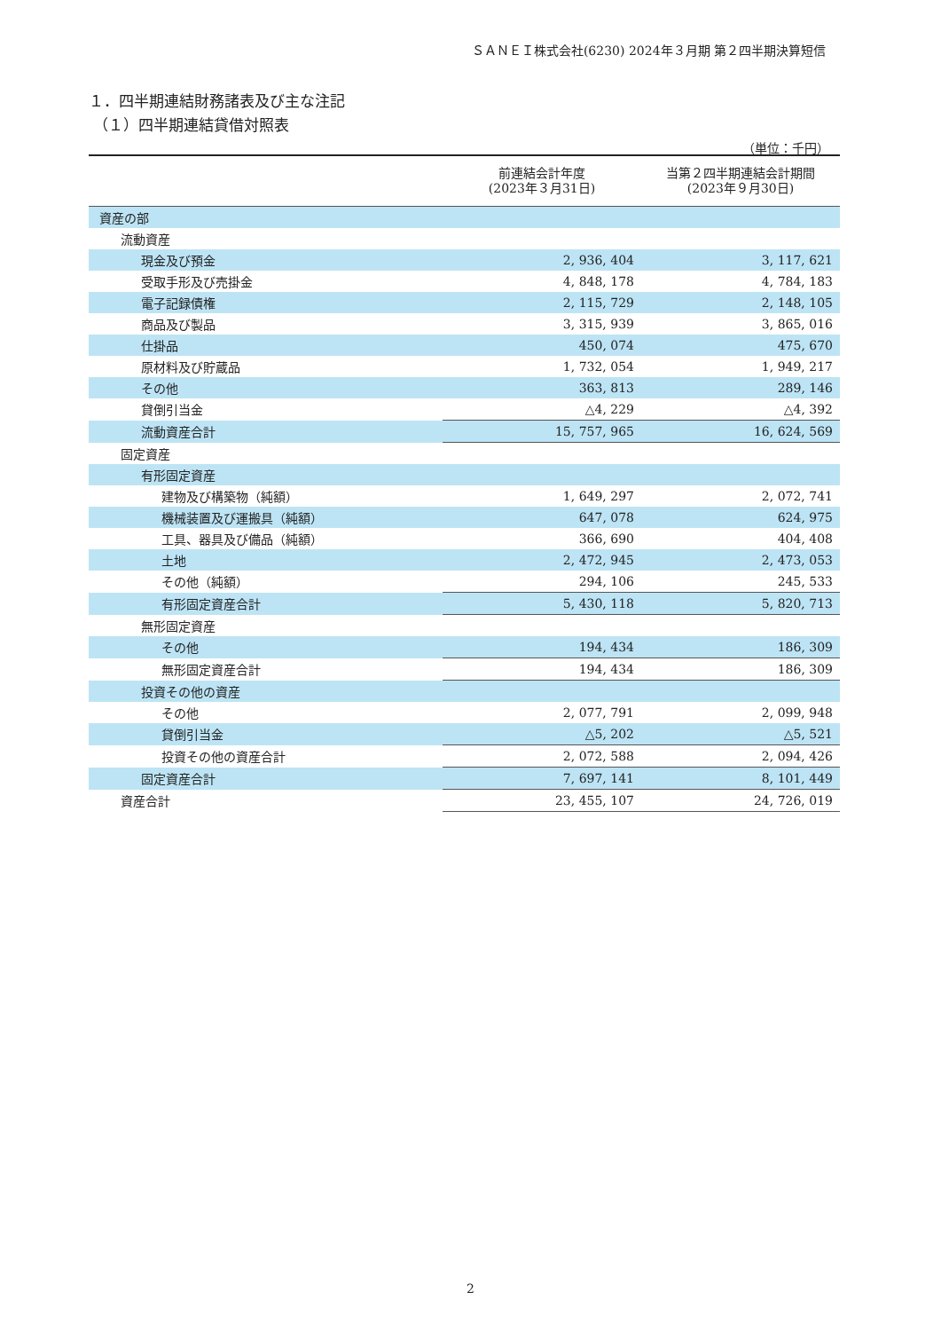ＳＡＮＥＩ株式会社(6230) 2024年３月期 第２四半期決算短信
１．四半期連結財務諸表及び主な注記
（１）四半期連結貸借対照表
（単位：千円）
| | 前連結会計年度 (2023年３月31日) | 当第２四半期連結会計期間 (2023年９月30日) |
| --- | --- | --- |
| 資産の部 | | |
| 流動資産 | | |
| 現金及び預金 | 2, 936, 404 | 3, 117, 621 |
| 受取手形及び売掛金 | 4, 848, 178 | 4, 784, 183 |
| 電子記録債権 | 2, 115, 729 | 2, 148, 105 |
| 商品及び製品 | 3, 315, 939 | 3, 865, 016 |
| 仕掛品 | 450, 074 | 475, 670 |
| 原材料及び貯蔵品 | 1, 732, 054 | 1, 949, 217 |
| その他 | 363, 813 | 289, 146 |
| 貸倒引当金 | △4, 229 | △4, 392 |
| 流動資産合計 | 15, 757, 965 | 16, 624, 569 |
| 固定資産 | | |
| 有形固定資産 | | |
| 建物及び構築物（純額） | 1, 649, 297 | 2, 072, 741 |
| 機械装置及び運搬具（純額） | 647, 078 | 624, 975 |
| 工具、器具及び備品（純額） | 366, 690 | 404, 408 |
| 土地 | 2, 472, 945 | 2, 473, 053 |
| その他（純額） | 294, 106 | 245, 533 |
| 有形固定資産合計 | 5, 430, 118 | 5, 820, 713 |
| 無形固定資産 | | |
| その他 | 194, 434 | 186, 309 |
| 無形固定資産合計 | 194, 434 | 186, 309 |
| 投資その他の資産 | | |
| その他 | 2, 077, 791 | 2, 099, 948 |
| 貸倒引当金 | △5, 202 | △5, 521 |
| 投資その他の資産合計 | 2, 072, 588 | 2, 094, 426 |
| 固定資産合計 | 7, 697, 141 | 8, 101, 449 |
| 資産合計 | 23, 455, 107 | 24, 726, 019 |
2